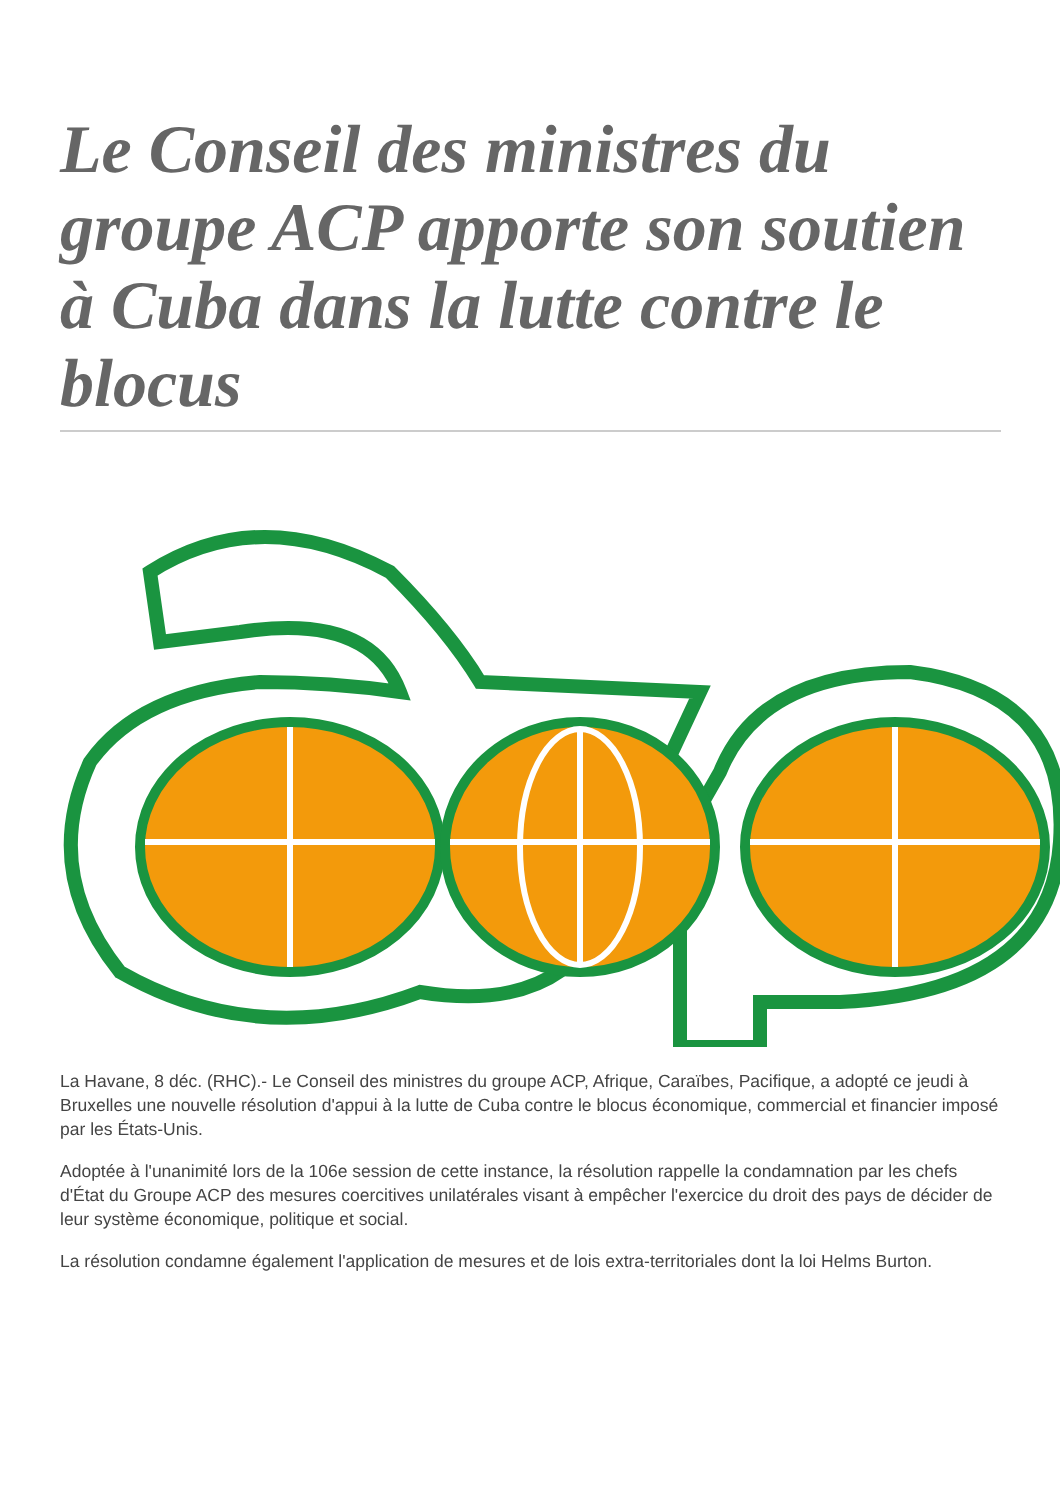Le Conseil des ministres du groupe ACP apporte son soutien à Cuba dans la lutte contre le blocus
La Havane, 8 déc. (RHC).- Le Conseil des ministres du groupe ACP, Afrique, Caraïbes, Pacifique, a adopté ce jeudi à Bruxelles une nouvelle résolution d'appui à la lutte de Cuba contre le blocus économique, commercial et financier imposé par les États-Unis.
Adoptée à l'unanimité lors de la 106e session de cette instance, la résolution rappelle la condamnation par les chefs d'État du Groupe ACP des mesures coercitives unilatérales visant à empêcher l'exercice du droit des pays de décider de leur système économique, politique et social.
La résolution condamne également l'application de mesures et de lois extra-territoriales dont la loi Helms Burton.